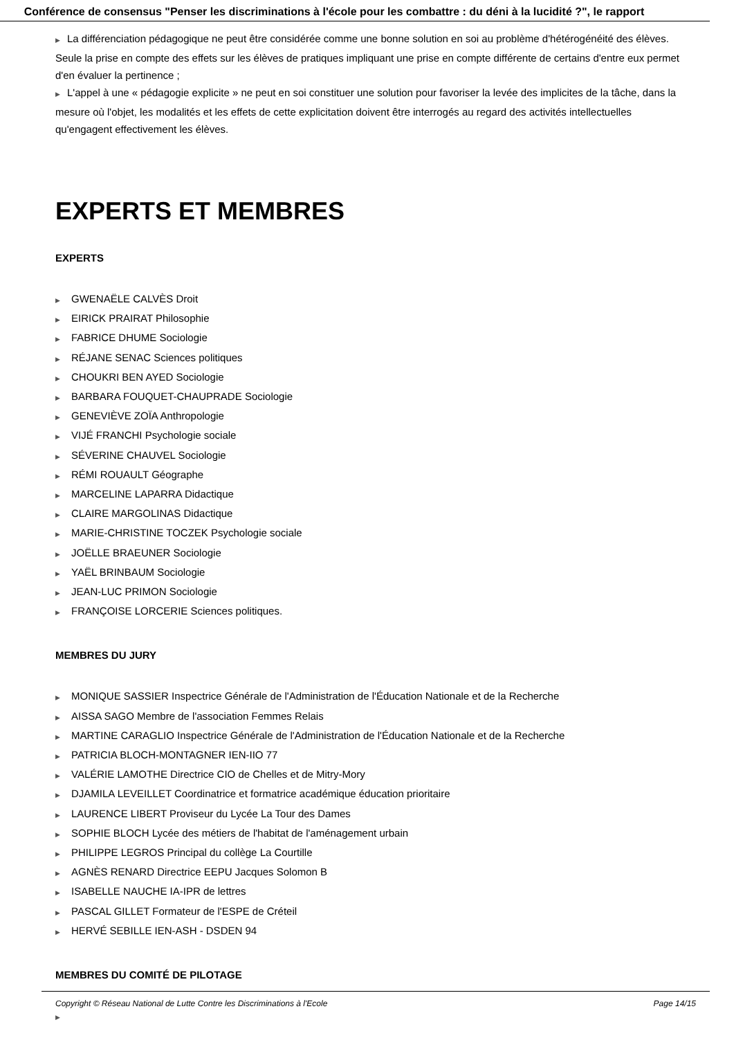Conférence de consensus "Penser les discriminations à l'école pour les combattre : du déni à la lucidité ?", le rapport
▶ La différenciation pédagogique ne peut être considérée comme une bonne solution en soi au problème d'hétérogénéité des élèves. Seule la prise en compte des effets sur les élèves de pratiques impliquant une prise en compte différente de certains d'entre eux permet d'en évaluer la pertinence ;
▶ L'appel à une « pédagogie explicite » ne peut en soi constituer une solution pour favoriser la levée des implicites de la tâche, dans la mesure où l'objet, les modalités et les effets de cette explicitation doivent être interrogés au regard des activités intellectuelles qu'engagent effectivement les élèves.
EXPERTS ET MEMBRES
EXPERTS
▶ GWENAËLE CALVÈS Droit
▶ EIRICK PRAIRAT Philosophie
▶ FABRICE DHUME Sociologie
▶ RÉJANE SENAC Sciences politiques
▶ CHOUKRI BEN AYED Sociologie
▶ BARBARA FOUQUET-CHAUPRADE Sociologie
▶ GENEVIÈVE ZOÏA Anthropologie
▶ VIJÉ FRANCHI Psychologie sociale
▶ SÉVERINE CHAUVEL Sociologie
▶ RÉMI ROUAULT Géographe
▶ MARCELINE LAPARRA Didactique
▶ CLAIRE MARGOLINAS Didactique
▶ MARIE-CHRISTINE TOCZEK Psychologie sociale
▶ JOËLLE BRAEUNER Sociologie
▶ YAËL BRINBAUM Sociologie
▶ JEAN-LUC PRIMON Sociologie
▶ FRANÇOISE LORCERIE Sciences politiques.
MEMBRES DU JURY
▶ MONIQUE SASSIER Inspectrice Générale de l'Administration de l'Éducation Nationale et de la Recherche
▶ AISSA SAGO Membre de l'association Femmes Relais
▶ MARTINE CARAGLIO Inspectrice Générale de l'Administration de l'Éducation Nationale et de la Recherche
▶ PATRICIA BLOCH-MONTAGNER IEN-IIO 77
▶ VALÉRIE LAMOTHE Directrice CIO de Chelles et de Mitry-Mory
▶ DJAMILA LEVEILLET Coordinatrice et formatrice académique éducation prioritaire
▶ LAURENCE LIBERT Proviseur du Lycée La Tour des Dames
▶ SOPHIE BLOCH Lycée des métiers de l'habitat de l'aménagement urbain
▶ PHILIPPE LEGROS Principal du collège La Courtille
▶ AGNÈS RENARD Directrice EEPU Jacques Solomon B
▶ ISABELLE NAUCHE IA-IPR de lettres
▶ PASCAL GILLET Formateur de l'ESPE de Créteil
▶ HERVÉ SEBILLE IEN-ASH - DSDEN 94
MEMBRES DU COMITÉ DE PILOTAGE
▶
Copyright © Réseau National de Lutte Contre les Discriminations à l'Ecole Page 14/15